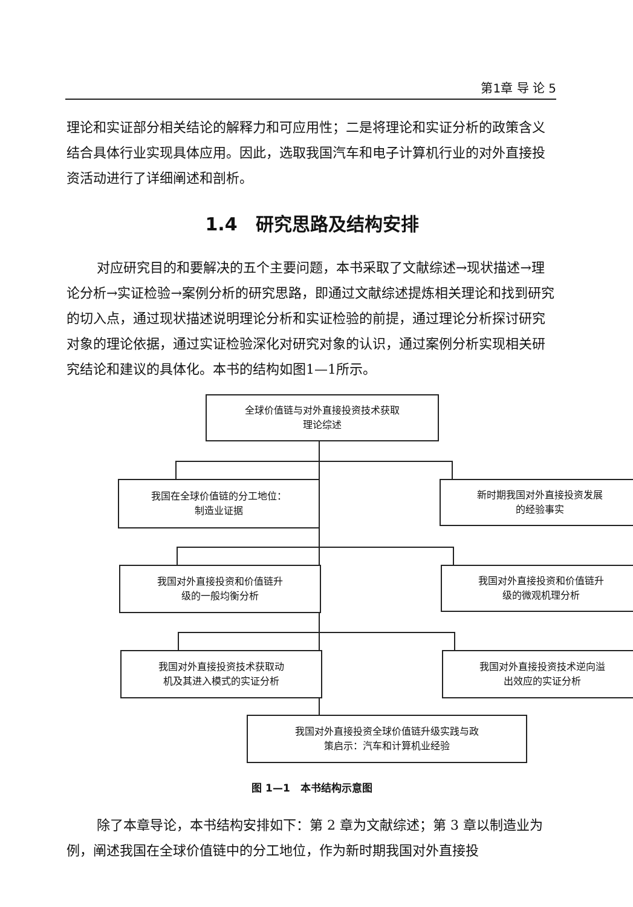第1章 导 论 5
理论和实证部分相关结论的解释力和可应用性；二是将理论和实证分析的政策含义结合具体行业实现具体应用。因此，选取我国汽车和电子计算机行业的对外直接投资活动进行了详细阐述和剖析。
1.4　研究思路及结构安排
对应研究目的和要解决的五个主要问题，本书采取了文献综述→现状描述→理论分析→实证检验→案例分析的研究思路，即通过文献综述提炼相关理论和找到研究的切入点，通过现状描述说明理论分析和实证检验的前提，通过理论分析探讨研究对象的理论依据，通过实证检验深化对研究对象的认识，通过案例分析实现相关研究结论和建议的具体化。本书的结构如图1—1所示。
全球价值链与对外直接投资技术获取
理论综述
我国在全球价值链的分工地位：
制造业证据
新时期我国对外直接投资发展
的经验事实
我国对外直接投资和价值链升
级的一般均衡分析
我国对外直接投资和价值链升
级的微观机理分析
我国对外直接投资技术获取动
机及其进入模式的实证分析
我国对外直接投资技术逆向溢
出效应的实证分析
我国对外直接投资全球价值链升级实践与政
策启示：汽车和计算机业经验
图 1—1　本书结构示意图
除了本章导论，本书结构安排如下：第 2 章为文献综述；第 3 章以制造业为例，阐述我国在全球价值链中的分工地位，作为新时期我国对外直接投